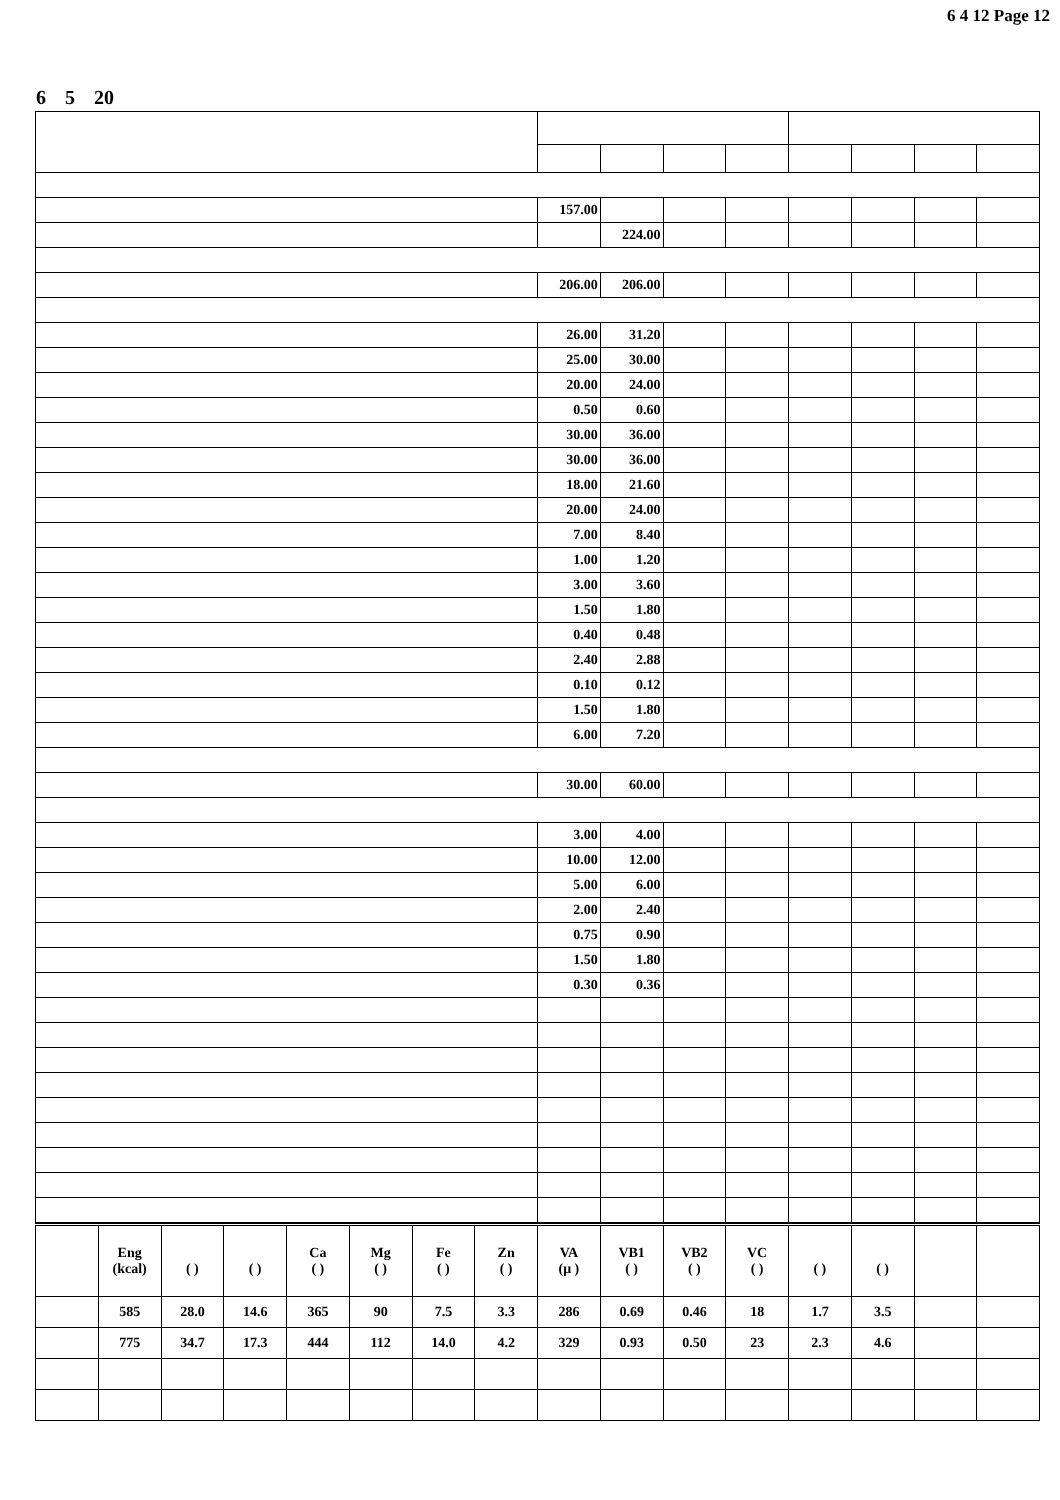6 4 12 Page 12
6 5 20
| | 157.00 | | | | | | | |
| | | 224.00 | | | | | | |
| | 206.00 | 206.00 | | | | | | |
| | 26.00 | 31.20 | | | | | | |
| | 25.00 | 30.00 | | | | | | |
| | 20.00 | 24.00 | | | | | | |
| | 0.50 | 0.60 | | | | | | |
| | 30.00 | 36.00 | | | | | | |
| | 30.00 | 36.00 | | | | | | |
| | 18.00 | 21.60 | | | | | | |
| | 20.00 | 24.00 | | | | | | |
| | 7.00 | 8.40 | | | | | | |
| | 1.00 | 1.20 | | | | | | |
| | 3.00 | 3.60 | | | | | | |
| | 1.50 | 1.80 | | | | | | |
| | 0.40 | 0.48 | | | | | | |
| | 2.40 | 2.88 | | | | | | |
| | 0.10 | 0.12 | | | | | | |
| | 1.50 | 1.80 | | | | | | |
| | 6.00 | 7.20 | | | | | | |
| | 30.00 | 60.00 | | | | | | |
| | 3.00 | 4.00 | | | | | | |
| | 10.00 | 12.00 | | | | | | |
| | 5.00 | 6.00 | | | | | | |
| | 2.00 | 2.40 | | | | | | |
| | 0.75 | 0.90 | | | | | | |
| | 1.50 | 1.80 | | | | | | |
| | 0.30 | 0.36 | | | | | | |
| | Eng (kcal) | ( ) | ( ) | Ca ( ) | Mg ( ) | Fe ( ) | Zn ( ) | VA (μ ) | VB1 ( ) | VB2 ( ) | VC ( ) | ( ) | ( ) | | |
| --- | --- | --- | --- | --- | --- | --- | --- | --- | --- | --- | --- | --- | --- | --- | --- |
| | 585 | 28.0 | 14.6 | 365 | 90 | 7.5 | 3.3 | 286 | 0.69 | 0.46 | 18 | 1.7 | 3.5 | | |
| | 775 | 34.7 | 17.3 | 444 | 112 | 14.0 | 4.2 | 329 | 0.93 | 0.50 | 23 | 2.3 | 4.6 | | |